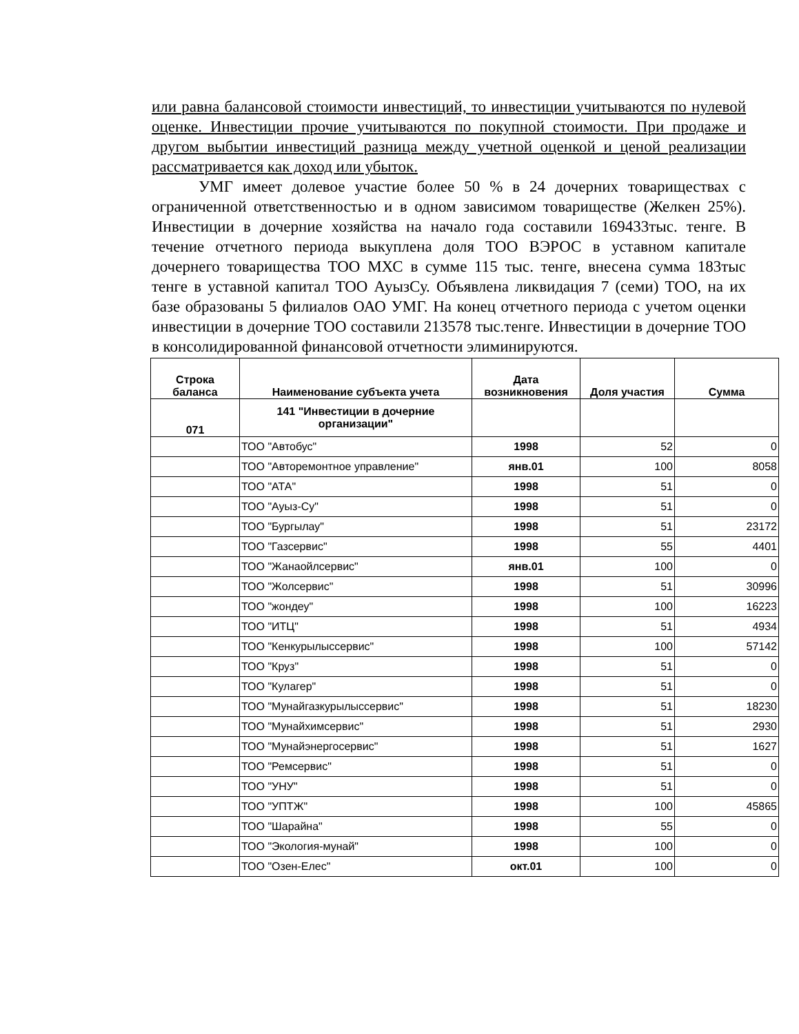или равна балансовой стоимости инвестиций, то инвестиции учитываются по нулевой оценке. Инвестиции прочие учитываются по покупной стоимости. При продаже и другом выбытии инвестиций разница между учетной оценкой и ценой реализации рассматривается как доход или убыток.
УМГ имеет долевое участие более 50 % в 24 дочерних товариществах с ограниченной ответственностью и в одном зависимом товариществе (Желкен 25%). Инвестиции в дочерние хозяйства на начало года составили 169433тыс. тенге. В течение отчетного периода выкуплена доля ТОО ВЭРОС в уставном капитале дочернего товарищества ТОО МХС в сумме 115 тыс. тенге, внесена сумма 183тыс тенге в уставной капитал ТОО АуызСу. Объявлена ликвидация 7 (семи) ТОО, на их базе образованы 5 филиалов ОАО УМГ. На конец отчетного периода с учетом оценки инвестиции в дочерние ТОО составили 213578 тыс.тенге. Инвестиции в дочерние ТОО в консолидированной финансовой отчетности элиминируются.
| Строка баланса | Наименование субъекта учета | Дата возникновения | Доля участия | Сумма |
| --- | --- | --- | --- | --- |
| 071 | 141 "Инвестиции в дочерние организации" | | | |
| | ТОО "Автобус" | 1998 | 52 | 0 |
| | ТОО "Авторемонтное управление" | янв.01 | 100 | 8058 |
| | ТОО "АТА" | 1998 | 51 | 0 |
| | ТОО "Ауыз-Су" | 1998 | 51 | 0 |
| | ТОО "Бургылау" | 1998 | 51 | 23172 |
| | ТОО "Газсервис" | 1998 | 55 | 4401 |
| | ТОО "Жанаойлсервис" | янв.01 | 100 | 0 |
| | ТОО "Жолсервис" | 1998 | 51 | 30996 |
| | ТОО "жондеу" | 1998 | 100 | 16223 |
| | ТОО "ИТЦ" | 1998 | 51 | 4934 |
| | ТОО "Кенкурылыссервис" | 1998 | 100 | 57142 |
| | ТОО "Круз" | 1998 | 51 | 0 |
| | ТОО "Кулагер" | 1998 | 51 | 0 |
| | ТОО "Мунайгазкурылыссервис" | 1998 | 51 | 18230 |
| | ТОО "Мунайхимсервис" | 1998 | 51 | 2930 |
| | ТОО "Мунайэнергосервис" | 1998 | 51 | 1627 |
| | ТОО "Ремсервис" | 1998 | 51 | 0 |
| | ТОО "УНУ" | 1998 | 51 | 0 |
| | ТОО "УПТЖ" | 1998 | 100 | 45865 |
| | ТОО "Шарайна" | 1998 | 55 | 0 |
| | ТОО "Экология-мунай" | 1998 | 100 | 0 |
| | ТОО "Озен-Елес" | окт.01 | 100 | 0 |